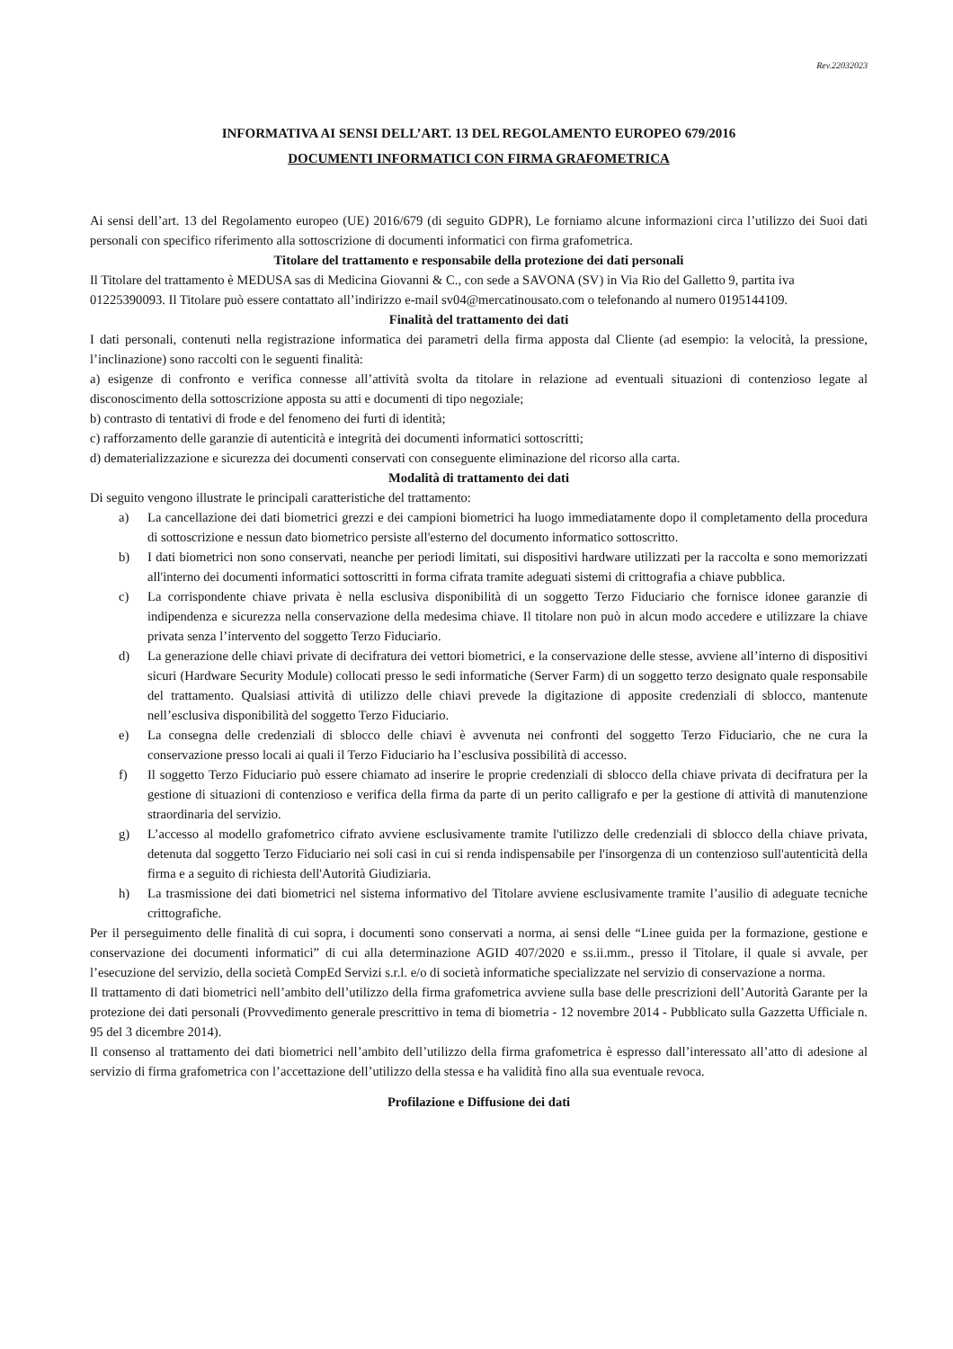Rev.22032023
INFORMATIVA AI SENSI DELL’ART. 13 DEL REGOLAMENTO EUROPEO 679/2016
DOCUMENTI INFORMATICI CON FIRMA GRAFOMETRICA
Ai sensi dell’art. 13 del Regolamento europeo (UE) 2016/679 (di seguito GDPR), Le forniamo alcune informazioni circa l’utilizzo dei Suoi dati personali con specifico riferimento alla sottoscrizione di documenti informatici con firma grafometrica.
Titolare del trattamento e responsabile della protezione dei dati personali
Il Titolare del trattamento è MEDUSA sas di Medicina Giovanni & C., con sede a SAVONA (SV) in Via Rio del Galletto 9, partita iva 01225390093. Il Titolare può essere contattato all’indirizzo e-mail sv04@mercatinousato.com o telefonando al numero 0195144109.
Finalità del trattamento dei dati
I dati personali, contenuti nella registrazione informatica dei parametri della firma apposta dal Cliente (ad esempio: la velocità, la pressione, l’inclinazione) sono raccolti con le seguenti finalità:
a) esigenze di confronto e verifica connesse all’attività svolta da titolare in relazione ad eventuali situazioni di contenzioso legate al disconoscimento della sottoscrizione apposta su atti e documenti di tipo negoziale;
b) contrasto di tentativi di frode e del fenomeno dei furti di identità;
c) rafforzamento delle garanzie di autenticità e integrità dei documenti informatici sottoscritti;
d) dematerializzazione e sicurezza dei documenti conservati con conseguente eliminazione del ricorso alla carta.
Modalità di trattamento dei dati
Di seguito vengono illustrate le principali caratteristiche del trattamento:
a) La cancellazione dei dati biometrici grezzi e dei campioni biometrici ha luogo immediatamente dopo il completamento della procedura di sottoscrizione e nessun dato biometrico persiste all'esterno del documento informatico sottoscritto.
b) I dati biometrici non sono conservati, neanche per periodi limitati, sui dispositivi hardware utilizzati per la raccolta e sono memorizzati all'interno dei documenti informatici sottoscritti in forma cifrata tramite adeguati sistemi di crittografia a chiave pubblica.
c) La corrispondente chiave privata è nella esclusiva disponibilità di un soggetto Terzo Fiduciario che fornisce idonee garanzie di indipendenza e sicurezza nella conservazione della medesima chiave. Il titolare non può in alcun modo accedere e utilizzare la chiave privata senza l’intervento del soggetto Terzo Fiduciario.
d) La generazione delle chiavi private di decifratura dei vettori biometrici, e la conservazione delle stesse, avviene all’interno di dispositivi sicuri (Hardware Security Module) collocati presso le sedi informatiche (Server Farm) di un soggetto terzo designato quale responsabile del trattamento. Qualsiasi attività di utilizzo delle chiavi prevede la digitazione di apposite credenziali di sblocco, mantenute nell’esclusiva disponibilità del soggetto Terzo Fiduciario.
e) La consegna delle credenziali di sblocco delle chiavi è avvenuta nei confronti del soggetto Terzo Fiduciario, che ne cura la conservazione presso locali ai quali il Terzo Fiduciario ha l’esclusiva possibilità di accesso.
f) Il soggetto Terzo Fiduciario può essere chiamato ad inserire le proprie credenziali di sblocco della chiave privata di decifratura per la gestione di situazioni di contenzioso e verifica della firma da parte di un perito calligrafo e per la gestione di attività di manutenzione straordinaria del servizio.
g) L’accesso al modello grafometrico cifrato avviene esclusivamente tramite l'utilizzo delle credenziali di sblocco della chiave privata, detenuta dal soggetto Terzo Fiduciario nei soli casi in cui si renda indispensabile per l'insorgenza di un contenzioso sull'autenticità della firma e a seguito di richiesta dell'Autorità Giudiziaria.
h) La trasmissione dei dati biometrici nel sistema informativo del Titolare avviene esclusivamente tramite l’ausilio di adeguate tecniche crittografiche.
Per il perseguimento delle finalità di cui sopra, i documenti sono conservati a norma, ai sensi delle “Linee guida per la formazione, gestione e conservazione dei documenti informatici” di cui alla determinazione AGID 407/2020 e ss.ii.mm., presso il Titolare, il quale si avvale, per l’esecuzione del servizio, della società CompEd Servizi s.r.l. e/o di società informatiche specializzate nel servizio di conservazione a norma.
Il trattamento di dati biometrici nell’ambito dell’utilizzo della firma grafometrica avviene sulla base delle prescrizioni dell’Autorità Garante per la protezione dei dati personali (Provvedimento generale prescrittivo in tema di biometria - 12 novembre 2014 - Pubblicato sulla Gazzetta Ufficiale n. 95 del 3 dicembre 2014).
Il consenso al trattamento dei dati biometrici nell’ambito dell’utilizzo della firma grafometrica è espresso dall’interessato all’atto di adesione al servizio di firma grafometrica con l’accettazione dell’utilizzo della stessa e ha validità fino alla sua eventuale revoca.
Profilazione e Diffusione dei dati